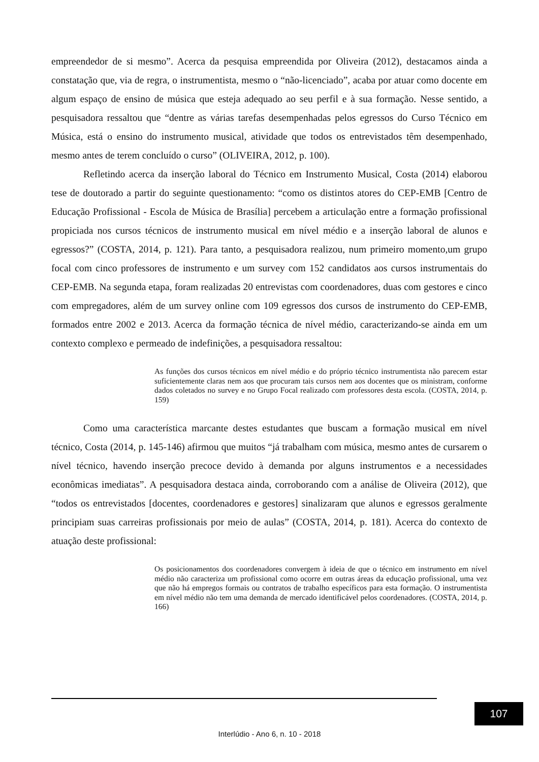empreendedor de si mesmo”. Acerca da pesquisa empreendida por Oliveira (2012), destacamos ainda a constatação que, via de regra, o instrumentista, mesmo o “não-licenciado”, acaba por atuar como docente em algum espaço de ensino de música que esteja adequado ao seu perfil e à sua formação. Nesse sentido, a pesquisadora ressaltou que “dentre as várias tarefas desempenhadas pelos egressos do Curso Técnico em Música, está o ensino do instrumento musical, atividade que todos os entrevistados têm desempenhado, mesmo antes de terem concluído o curso” (OLIVEIRA, 2012, p. 100).
Refletindo acerca da inserção laboral do Técnico em Instrumento Musical, Costa (2014) elaborou tese de doutorado a partir do seguinte questionamento: “como os distintos atores do CEP-EMB [Centro de Educação Profissional - Escola de Música de Brasília] percebem a articulação entre a formação profissional propiciada nos cursos técnicos de instrumento musical em nível médio e a inserção laboral de alunos e egressos?” (COSTA, 2014, p. 121). Para tanto, a pesquisadora realizou, num primeiro momento,um grupo focal com cinco professores de instrumento e um survey com 152 candidatos aos cursos instrumentais do CEP-EMB. Na segunda etapa, foram realizadas 20 entrevistas com coordenadores, duas com gestores e cinco com empregadores, além de um survey online com 109 egressos dos cursos de instrumento do CEP-EMB, formados entre 2002 e 2013. Acerca da formação técnica de nível médio, caracterizando-se ainda em um contexto complexo e permeado de indefinições, a pesquisadora ressaltou:
As funções dos cursos técnicos em nível médio e do próprio técnico instrumentista não parecem estar suficientemente claras nem aos que procuram tais cursos nem aos docentes que os ministram, conforme dados coletados no survey e no Grupo Focal realizado com professores desta escola. (COSTA, 2014, p. 159)
Como uma característica marcante destes estudantes que buscam a formação musical em nível técnico, Costa (2014, p. 145-146) afirmou que muitos “já trabalham com música, mesmo antes de cursarem o nível técnico, havendo inserção precoce devido à demanda por alguns instrumentos e a necessidades econômicas imediatas”. A pesquisadora destaca ainda, corroborando com a análise de Oliveira (2012), que “todos os entrevistados [docentes, coordenadores e gestores] sinalizaram que alunos e egressos geralmente principiam suas carreiras profissionais por meio de aulas” (COSTA, 2014, p. 181). Acerca do contexto de atuação deste profissional:
Os posicionamentos dos coordenadores convergem à ideia de que o técnico em instrumento em nível médio não caracteriza um profissional como ocorre em outras áreas da educação profissional, uma vez que não há empregos formais ou contratos de trabalho específicos para esta formação. O instrumentista em nível médio não tem uma demanda de mercado identificável pelos coordenadores. (COSTA, 2014, p. 166)
107
Interlúdio - Ano 6, n. 10 - 2018